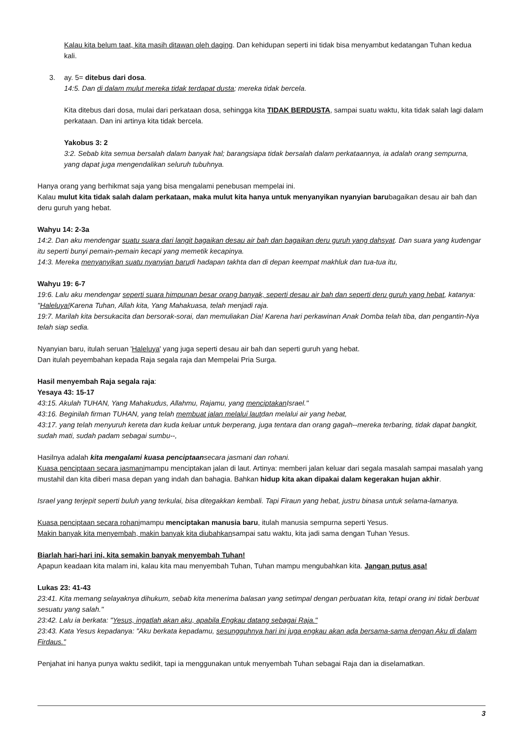Kalau kita belum taat, kita masih ditawan oleh daging. Dan kehidupan seperti ini tidak bisa menyambut kedatangan Tuhan kedua kali.
3. ay. 5= ditebus dari dosa.
14:5. Dan di dalam mulut mereka tidak terdapat dusta; mereka tidak bercela.
Kita ditebus dari dosa, mulai dari perkataan dosa, sehingga kita TIDAK BERDUSTA, sampai suatu waktu, kita tidak salah lagi dalam perkataan. Dan ini artinya kita tidak bercela.
Yakobus 3: 2
3:2. Sebab kita semua bersalah dalam banyak hal; barangsiapa tidak bersalah dalam perkataannya, ia adalah orang sempurna, yang dapat juga mengendalikan seluruh tubuhnya.
Hanya orang yang berhikmat saja yang bisa mengalami penebusan mempelai ini.
Kalau mulut kita tidak salah dalam perkataan, maka mulut kita hanya untuk menyanyikan nyanyian barubagaikan desau air bah dan deru guruh yang hebat.
Wahyu 14: 2-3a
14:2. Dan aku mendengar suatu suara dari langit bagaikan desau air bah dan bagaikan deru guruh yang dahsyat. Dan suara yang kudengar itu seperti bunyi pemain-pemain kecapi yang memetik kecapinya.
14:3. Mereka menyanyikan suatu nyanyian barudi hadapan takhta dan di depan keempat makhluk dan tua-tua itu,
Wahyu 19: 6-7
19:6. Lalu aku mendengar seperti suara himpunan besar orang banyak, seperti desau air bah dan seperti deru guruh yang hebat, katanya: "Haleluya!Karena Tuhan, Allah kita, Yang Mahakuasa, telah menjadi raja.
19:7. Marilah kita bersukacita dan bersorak-sorai, dan memuliakan Dia! Karena hari perkawinan Anak Domba telah tiba, dan pengantin-Nya telah siap sedia.
Nyanyian baru, itulah seruan 'Haleluya' yang juga seperti desau air bah dan seperti guruh yang hebat.
Dan itulah peyembahan kepada Raja segala raja dan Mempelai Pria Surga.
Hasil menyembah Raja segala raja:
Yesaya 43: 15-17
43:15. Akulah TUHAN, Yang Mahakudus, Allahmu, Rajamu, yang menciptakan Israel."
43:16. Beginilah firman TUHAN, yang telah membuat jalan melalui lautdan melalui air yang hebat,
43:17. yang telah menyuruh kereta dan kuda keluar untuk berperang, juga tentara dan orang gagah--mereka terbaring, tidak dapat bangkit, sudah mati, sudah padam sebagai sumbu--,
Hasilnya adalah kita mengalami kuasa penciptaan secara jasmani dan rohani.
Kuasa penciptaan secara jasmanimampu menciptakan jalan di laut. Artinya: memberi jalan keluar dari segala masalah sampai masalah yang mustahil dan kita diberi masa depan yang indah dan bahagia. Bahkan hidup kita akan dipakai dalam kegerakan hujan akhir.
Israel yang terjepit seperti buluh yang terkulai, bisa ditegakkan kembali. Tapi Firaun yang hebat, justru binasa untuk selama-lamanya.
Kuasa penciptaan secara rohanimampu menciptakan manusia baru, itulah manusia sempurna seperti Yesus.
Makin banyak kita menyembah, makin banyak kita diubahkansampai satu waktu, kita jadi sama dengan Tuhan Yesus.
Biarlah hari-hari ini, kita semakin banyak menyembah Tuhan!
Apapun keadaan kita malam ini, kalau kita mau menyembah Tuhan, Tuhan mampu mengubahkan kita. Jangan putus asa!
Lukas 23: 41-43
23:41. Kita memang selayaknya dihukum, sebab kita menerima balasan yang setimpal dengan perbuatan kita, tetapi orang ini tidak berbuat sesuatu yang salah."
23:42. Lalu ia berkata: "Yesus, ingatlah akan aku, apabila Engkau datang sebagai Raja."
23:43. Kata Yesus kepadanya: "Aku berkata kepadamu, sesungguhnya hari ini juga engkau akan ada bersama-sama dengan Aku di dalam Firdaus."
Penjahat ini hanya punya waktu sedikit, tapi ia menggunakan untuk menyembah Tuhan sebagai Raja dan ia diselamatkan.
3